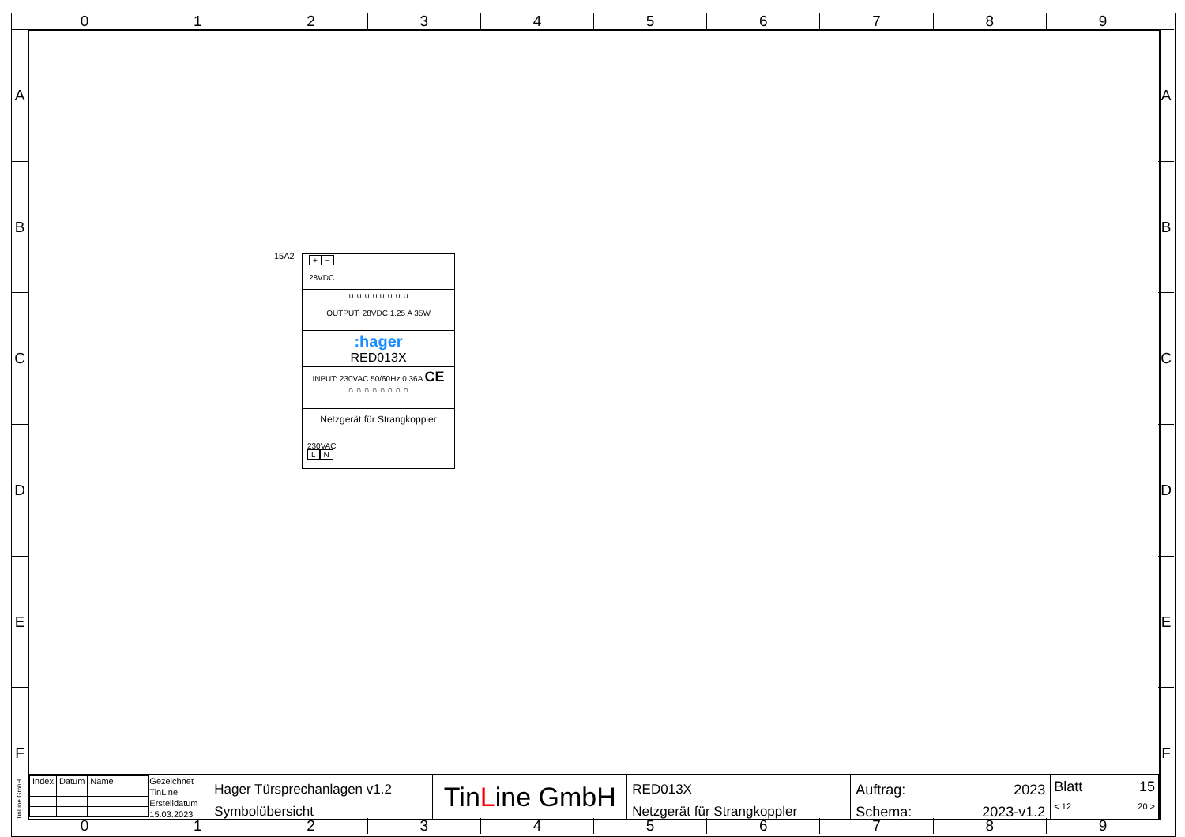0 1 2 3 4 5 6 7 8 9
A
B
C
D
E
F
A
B
C
D
E
F
15A2
+ −
28VDC
∪ ∪ ∪ ∪ ∪ ∪ ∪ ∪
OUTPUT: 28VDC 1.25 A 35W
:hager
RED013X
INPUT: 230VAC 50/60Hz 0.36A CE
∩ ∩ ∩ ∩ ∩ ∩ ∩ ∩
Netzgerät für Strangkoppler
230VAC
L N
| Index | Datum | Name |
Gezeichnet
TinLine
Erstelldatum
15.03.2023
Hager Türsprechanlagen v1.2
Symbolübersicht
TinLine GmbH
RED013X
Netzgerät für Strangkoppler
Auftrag:
Schema: 2023
2023-v1.2
Blatt 15
< 12 20 >
0 1 2 3 4 5 6 7 8 9
TinLine GmbH